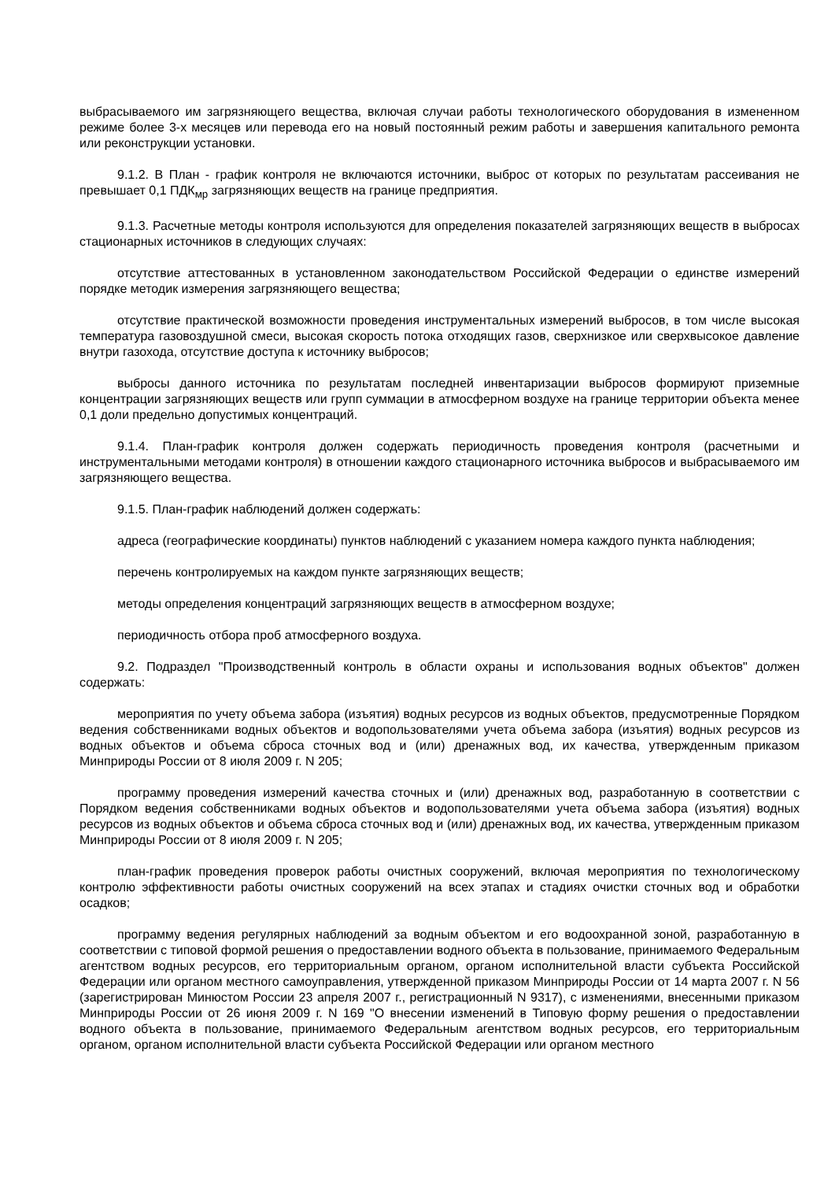выбрасываемого им загрязняющего вещества, включая случаи работы технологического оборудования в измененном режиме более 3-х месяцев или перевода его на новый постоянный режим работы и завершения капитального ремонта или реконструкции установки.
9.1.2. В План - график контроля не включаются источники, выброс от которых по результатам рассеивания не превышает 0,1 ПДК<sub>мр</sub> загрязняющих веществ на границе предприятия.
9.1.3. Расчетные методы контроля используются для определения показателей загрязняющих веществ в выбросах стационарных источников в следующих случаях:
отсутствие аттестованных в установленном законодательством Российской Федерации о единстве измерений порядке методик измерения загрязняющего вещества;
отсутствие практической возможности проведения инструментальных измерений выбросов, в том числе высокая температура газовоздушной смеси, высокая скорость потока отходящих газов, сверхнизкое или сверхвысокое давление внутри газохода, отсутствие доступа к источнику выбросов;
выбросы данного источника по результатам последней инвентаризации выбросов формируют приземные концентрации загрязняющих веществ или групп суммации в атмосферном воздухе на границе территории объекта менее 0,1 доли предельно допустимых концентраций.
9.1.4. План-график контроля должен содержать периодичность проведения контроля (расчетными и инструментальными методами контроля) в отношении каждого стационарного источника выбросов и выбрасываемого им загрязняющего вещества.
9.1.5. План-график наблюдений должен содержать:
адреса (географические координаты) пунктов наблюдений с указанием номера каждого пункта наблюдения;
перечень контролируемых на каждом пункте загрязняющих веществ;
методы определения концентраций загрязняющих веществ в атмосферном воздухе;
периодичность отбора проб атмосферного воздуха.
9.2. Подраздел "Производственный контроль в области охраны и использования водных объектов" должен содержать:
мероприятия по учету объема забора (изъятия) водных ресурсов из водных объектов, предусмотренные Порядком ведения собственниками водных объектов и водопользователями учета объема забора (изъятия) водных ресурсов из водных объектов и объема сброса сточных вод и (или) дренажных вод, их качества, утвержденным приказом Минприроды России от 8 июля 2009 г. N 205;
программу проведения измерений качества сточных и (или) дренажных вод, разработанную в соответствии с Порядком ведения собственниками водных объектов и водопользователями учета объема забора (изъятия) водных ресурсов из водных объектов и объема сброса сточных вод и (или) дренажных вод, их качества, утвержденным приказом Минприроды России от 8 июля 2009 г. N 205;
план-график проведения проверок работы очистных сооружений, включая мероприятия по технологическому контролю эффективности работы очистных сооружений на всех этапах и стадиях очистки сточных вод и обработки осадков;
программу ведения регулярных наблюдений за водным объектом и его водоохранной зоной, разработанную в соответствии с типовой формой решения о предоставлении водного объекта в пользование, принимаемого Федеральным агентством водных ресурсов, его территориальным органом, органом исполнительной власти субъекта Российской Федерации или органом местного самоуправления, утвержденной приказом Минприроды России от 14 марта 2007 г. N 56 (зарегистрирован Минюстом России 23 апреля 2007 г., регистрационный N 9317), с изменениями, внесенными приказом Минприроды России от 26 июня 2009 г. N 169 "О внесении изменений в Типовую форму решения о предоставлении водного объекта в пользование, принимаемого Федеральным агентством водных ресурсов, его территориальным органом, органом исполнительной власти субъекта Российской Федерации или органом местного